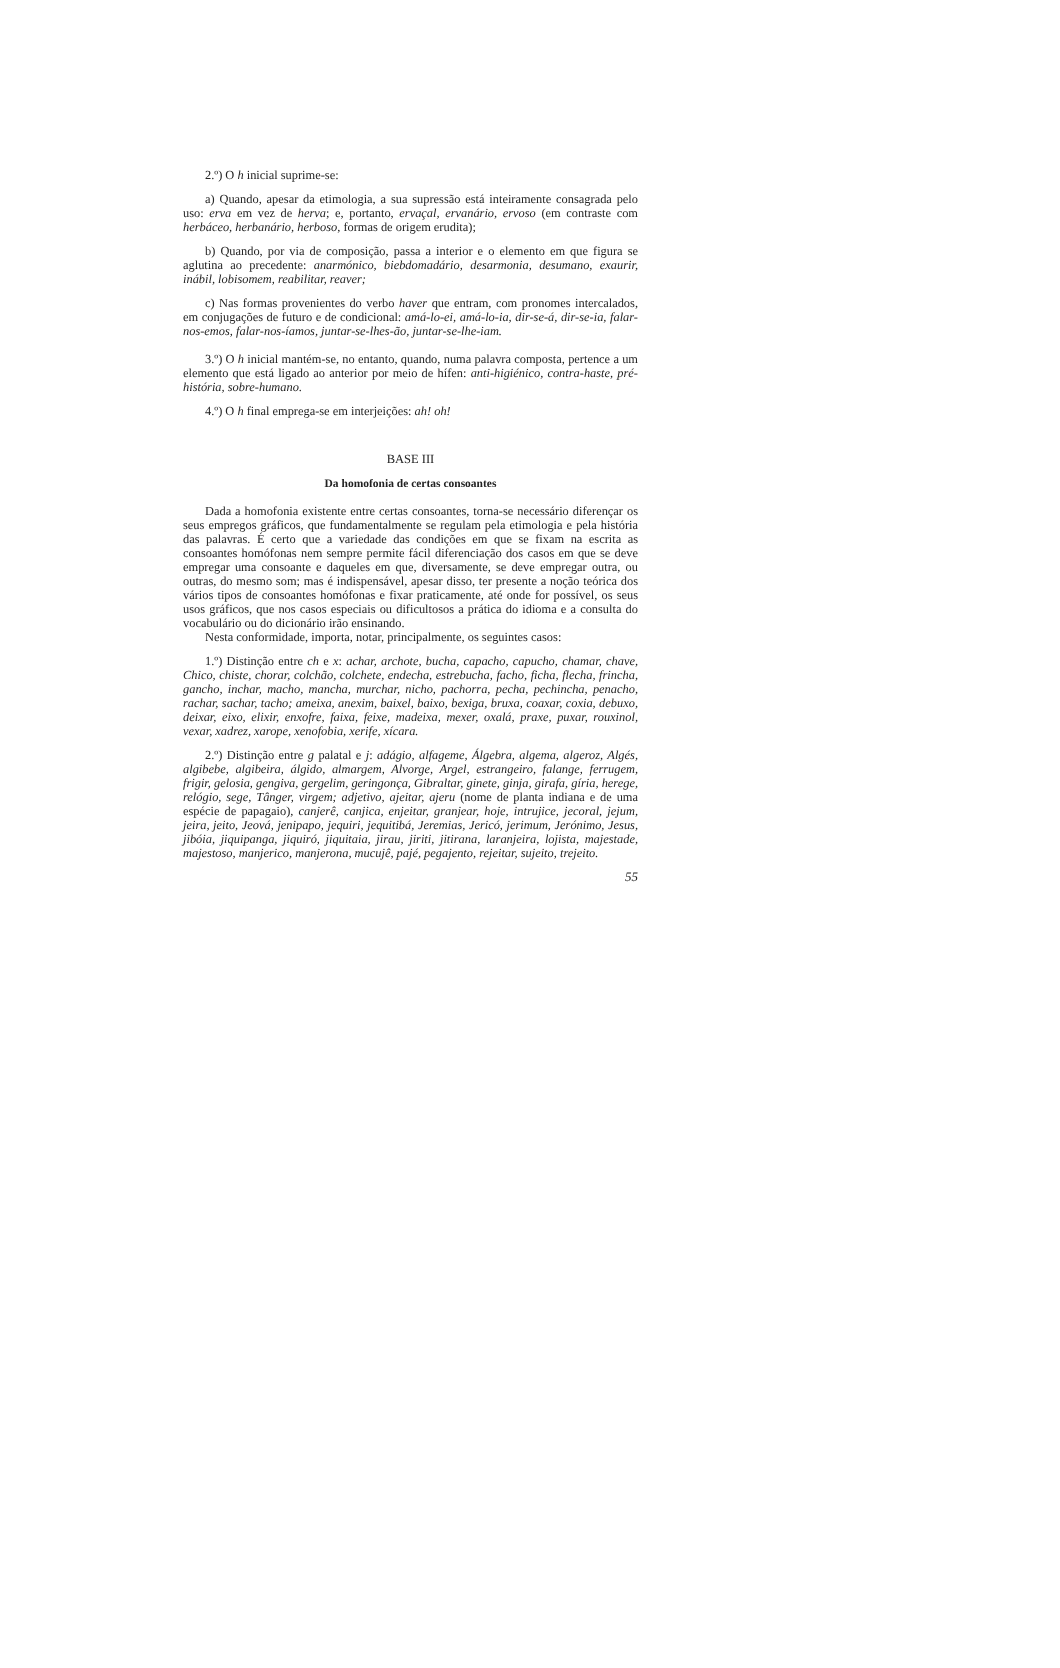2.º) O h inicial suprime-se:
a) Quando, apesar da etimologia, a sua supressão está inteiramente consagrada pelo uso: erva em vez de herva; e, portanto, ervaçal, ervanário, ervoso (em contraste com herbáceo, herbanário, herboso, formas de origem erudita);
b) Quando, por via de composição, passa a interior e o elemento em que figura se aglutina ao precedente: anarmónico, biebdomadário, desarmonia, desumano, exaurir, inábil, lobisomem, reabilitar, reaver;
c) Nas formas provenientes do verbo haver que entram, com pronomes intercalados, em conjugações de futuro e de condicional: amá-lo-ei, amá-lo-ia, dir-se-á, dir-se-ia, falar-nos-emos, falar-nos-íamos, juntar-se-lhes-ão, juntar-se-lhe-iam.
3.º) O h inicial mantém-se, no entanto, quando, numa palavra composta, pertence a um elemento que está ligado ao anterior por meio de hífen: anti-higiénico, contra-haste, pré-história, sobre-humano.
4.º) O h final emprega-se em interjeições: ah! oh!
BASE III
Da homofonia de certas consoantes
Dada a homofonia existente entre certas consoantes, torna-se necessário diferençar os seus empregos gráficos, que fundamentalmente se regulam pela etimologia e pela história das palavras. É certo que a variedade das condições em que se fixam na escrita as consoantes homófonas nem sempre permite fácil diferenciação dos casos em que se deve empregar uma consoante e daqueles em que, diversamente, se deve empregar outra, ou outras, do mesmo som; mas é indispensável, apesar disso, ter presente a noção teórica dos vários tipos de consoantes homófonas e fixar praticamente, até onde for possível, os seus usos gráficos, que nos casos especiais ou dificultosos a prática do idioma e a consulta do vocabulário ou do dicionário irão ensinando.
Nesta conformidade, importa, notar, principalmente, os seguintes casos:
1.º) Distinção entre ch e x: achar, archote, bucha, capacho, capucho, chamar, chave, Chico, chiste, chorar, colchão, colchete, endecha, estrebucha, facho, ficha, flecha, frincha, gancho, inchar, macho, mancha, murchar, nicho, pachorra, pecha, pechincha, penacho, rachar, sachar, tacho; ameixa, anexim, baixel, baixo, bexiga, bruxa, coaxar, coxia, debuxo, deixar, eixo, elixir, enxofre, faixa, feixe, madeixa, mexer, oxalá, praxe, puxar, rouxinol, vexar, xadrez, xarope, xenofobia, xerife, xícara.
2.º) Distinção entre g palatal e j: adágio, alfageme, Álgebra, algema, algeroz, Algés, algibebe, algibeira, álgido, almargem, Alvorge, Argel, estrangeiro, falange, ferrugem, frigir, gelosia, gengiva, gergelim, geringonça, Gibraltar, ginete, ginja, girafa, gíria, herege, relógio, sege, Tânger, virgem; adjetivo, ajeitar, ajeru (nome de planta indiana e de uma espécie de papagaio), canjerê, canjica, enjeitar, granjear, hoje, intrujice, jecoral, jejum, jeira, jeito, Jeová, jenipapo, jequiri, jequitibá, Jeremias, Jericó, jerimum, Jerónimo, Jesus, jibóia, jiquipanga, jiquiró, jiquitaia, jirau, jiriti, jitirana, laranjeira, lojista, majestade, majestoso, manjerico, manjerona, mucujê, pajé, pegajento, rejeitar, sujeito, trejeito.
55